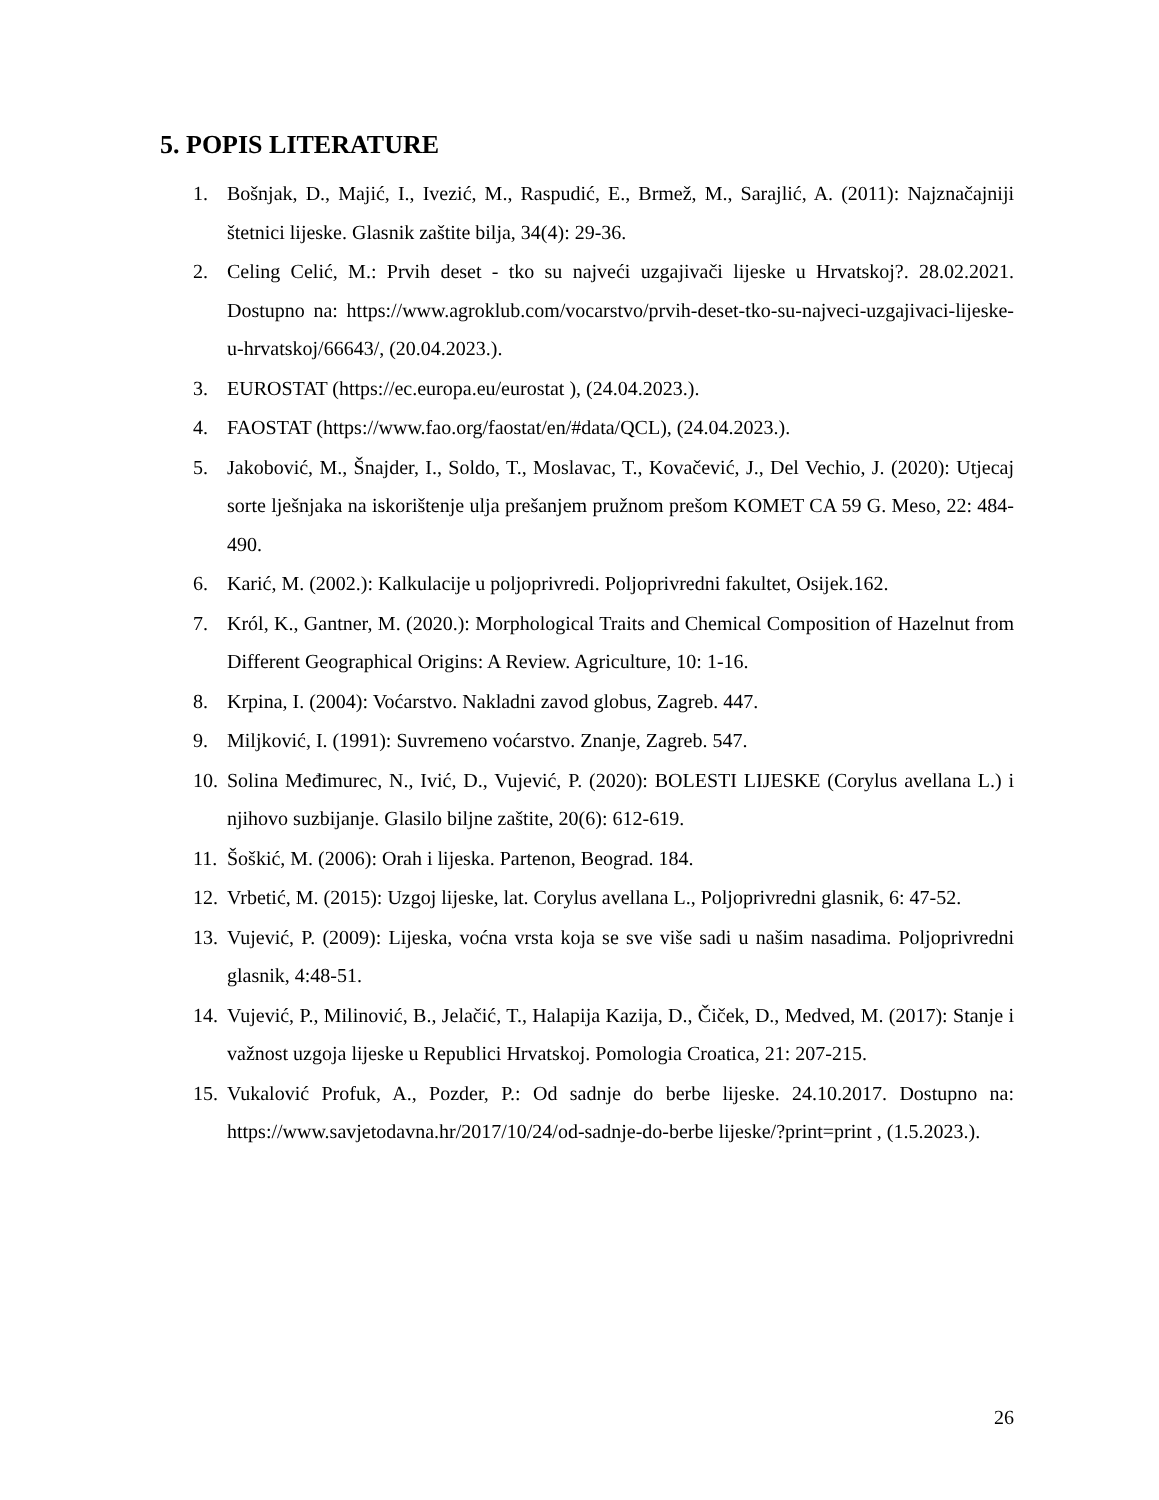5. POPIS LITERATURE
1. Bošnjak, D., Majić, I., Ivezić, M., Raspudić, E., Brmež, M., Sarajlić, A. (2011): Najznačajniji štetnici lijeske. Glasnik zaštite bilja, 34(4): 29-36.
2. Celing Celić, M.: Prvih deset - tko su najveći uzgajivači lijeske u Hrvatskoj?. 28.02.2021. Dostupno na: https://www.agroklub.com/vocarstvo/prvih-deset-tko-su-najveci-uzgajivaci-lijeske-u-hrvatskoj/66643/, (20.04.2023.).
3. EUROSTAT (https://ec.europa.eu/eurostat ), (24.04.2023.).
4. FAOSTAT (https://www.fao.org/faostat/en/#data/QCL), (24.04.2023.).
5. Jakobović, M., Šnajder, I., Soldo, T., Moslavac, T., Kovačević, J., Del Vechio, J. (2020): Utjecaj sorte lješnjaka na iskorištenje ulja prešanjem pružnom prešom KOMET CA 59 G. Meso, 22: 484-490.
6. Karić, M. (2002.): Kalkulacije u poljoprivredi. Poljoprivredni fakultet, Osijek.162.
7. Król, K., Gantner, M. (2020.): Morphological Traits and Chemical Composition of Hazelnut from Different Geographical Origins: A Review. Agriculture, 10: 1-16.
8. Krpina, I. (2004): Voćarstvo. Nakladni zavod globus, Zagreb. 447.
9. Miljković, I. (1991): Suvremeno voćarstvo. Znanje, Zagreb. 547.
10. Solina Međimurec, N., Ivić, D., Vujević, P. (2020): BOLESTI LIJESKE (Corylus avellana L.) i njihovo suzbijanje. Glasilo biljne zaštite, 20(6): 612-619.
11. Šoškić, M. (2006): Orah i lijeska. Partenon, Beograd. 184.
12. Vrbetić, M. (2015): Uzgoj lijeske, lat. Corylus avellana L., Poljoprivredni glasnik, 6: 47-52.
13. Vujević, P. (2009): Lijeska, voćna vrsta koja se sve više sadi u našim nasadima. Poljoprivredni glasnik, 4:48-51.
14. Vujević, P., Milinović, B., Jelačić, T., Halapija Kazija, D., Čiček, D., Medved, M. (2017): Stanje i važnost uzgoja lijeske u Republici Hrvatskoj. Pomologia Croatica, 21: 207-215.
15. Vukalović Profuk, A., Pozder, P.: Od sadnje do berbe lijeske. 24.10.2017. Dostupno na: https://www.savjetodavna.hr/2017/10/24/od-sadnje-do-berbe lijeske/?print=print , (1.5.2023.).
26